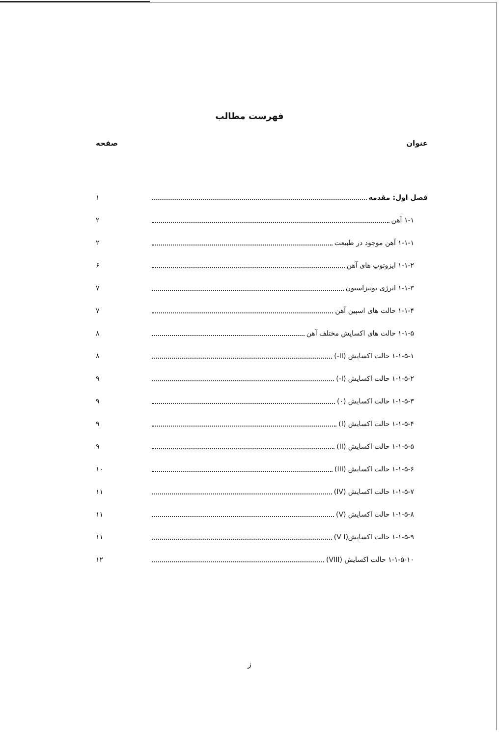فهرست مطالب
عنوان صفحه
فصل اول: مقدمه ۱
۱-۱ آهن ۲
۱-۱-۱ آهن موجود در طبیعت ۲
۱-۱-۲ ایزوتوپ های آهن ۶
۱-۱-۳ انرژی یونیزاسیون ۷
۱-۱-۴ حالت های اسپین آهن ۷
۱-۱-۵ حالت های اکسایش مختلف آهن ۸
۱-۱-۵-۱ حالت اکسایش (II-) ۸
۱-۱-۵-۲ حالت اکسایش (I-) ۹
۱-۱-۵-۳ حالت اکسایش (۰) ۹
۱-۱-۵-۴ حالت اکسایش (I) ۹
۱-۱-۵-۵ حالت اکسایش (II) ۹
۱-۱-۵-۶ حالت اکسایش (III) ۱۰
۱-۱-۵-۷ حالت اکسایش (IV) ۱۱
۱-۱-۵-۸ حالت اکسایش (V) ۱۱
۱-۱-۵-۹ حالت اکسایش(V I) ۱۱
۱-۱-۵-۱۰ حالت اکسایش (VIII) ۱۲
ز